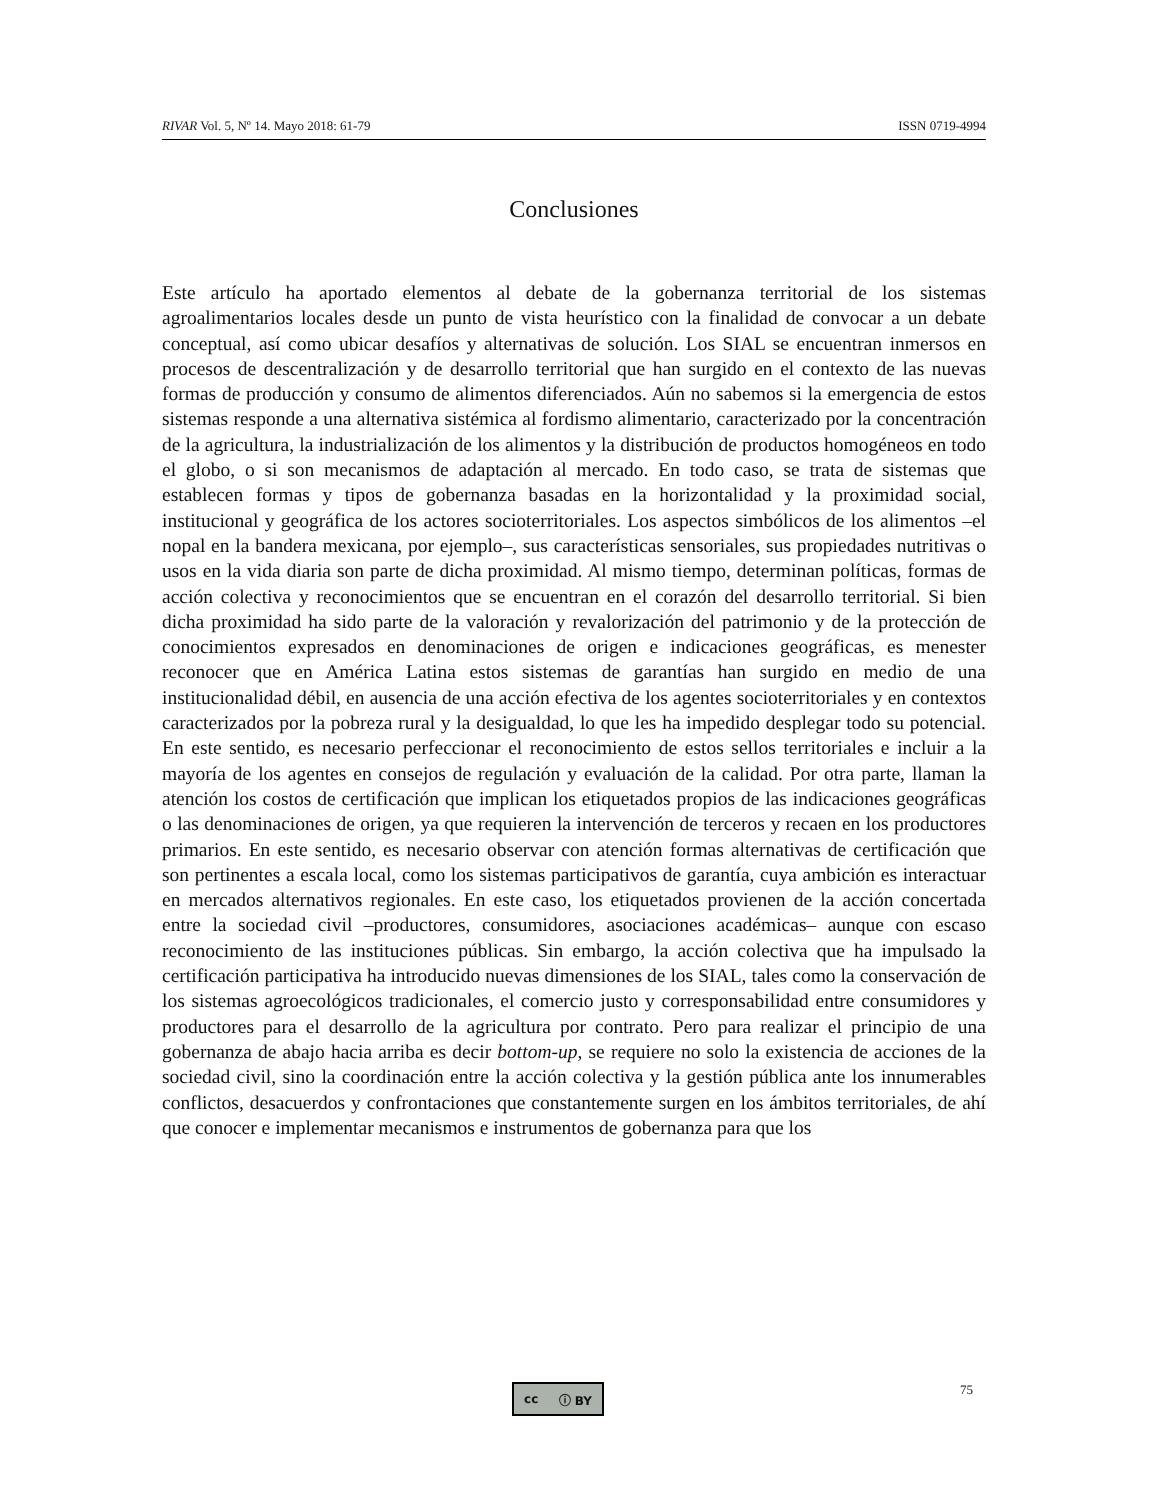RIVAR Vol. 5, Nº 14. Mayo 2018: 61-79 ISSN 0719-4994
Conclusiones
Este artículo ha aportado elementos al debate de la gobernanza territorial de los sistemas agroalimentarios locales desde un punto de vista heurístico con la finalidad de convocar a un debate conceptual, así como ubicar desafíos y alternativas de solución. Los SIAL se encuentran inmersos en procesos de descentralización y de desarrollo territorial que han surgido en el contexto de las nuevas formas de producción y consumo de alimentos diferenciados. Aún no sabemos si la emergencia de estos sistemas responde a una alternativa sistémica al fordismo alimentario, caracterizado por la concentración de la agricultura, la industrialización de los alimentos y la distribución de productos homogéneos en todo el globo, o si son mecanismos de adaptación al mercado. En todo caso, se trata de sistemas que establecen formas y tipos de gobernanza basadas en la horizontalidad y la proximidad social, institucional y geográfica de los actores socioterritoriales. Los aspectos simbólicos de los alimentos –el nopal en la bandera mexicana, por ejemplo–, sus características sensoriales, sus propiedades nutritivas o usos en la vida diaria son parte de dicha proximidad. Al mismo tiempo, determinan políticas, formas de acción colectiva y reconocimientos que se encuentran en el corazón del desarrollo territorial. Si bien dicha proximidad ha sido parte de la valoración y revalorización del patrimonio y de la protección de conocimientos expresados en denominaciones de origen e indicaciones geográficas, es menester reconocer que en América Latina estos sistemas de garantías han surgido en medio de una institucionalidad débil, en ausencia de una acción efectiva de los agentes socioterritoriales y en contextos caracterizados por la pobreza rural y la desigualdad, lo que les ha impedido desplegar todo su potencial. En este sentido, es necesario perfeccionar el reconocimiento de estos sellos territoriales e incluir a la mayoría de los agentes en consejos de regulación y evaluación de la calidad. Por otra parte, llaman la atención los costos de certificación que implican los etiquetados propios de las indicaciones geográficas o las denominaciones de origen, ya que requieren la intervención de terceros y recaen en los productores primarios. En este sentido, es necesario observar con atención formas alternativas de certificación que son pertinentes a escala local, como los sistemas participativos de garantía, cuya ambición es interactuar en mercados alternativos regionales. En este caso, los etiquetados provienen de la acción concertada entre la sociedad civil –productores, consumidores, asociaciones académicas– aunque con escaso reconocimiento de las instituciones públicas. Sin embargo, la acción colectiva que ha impulsado la certificación participativa ha introducido nuevas dimensiones de los SIAL, tales como la conservación de los sistemas agroecológicos tradicionales, el comercio justo y corresponsabilidad entre consumidores y productores para el desarrollo de la agricultura por contrato. Pero para realizar el principio de una gobernanza de abajo hacia arriba es decir bottom-up, se requiere no solo la existencia de acciones de la sociedad civil, sino la coordinación entre la acción colectiva y la gestión pública ante los innumerables conflictos, desacuerdos y confrontaciones que constantemente surgen en los ámbitos territoriales, de ahí que conocer e implementar mecanismos e instrumentos de gobernanza para que los
cc ⓘ BY 75